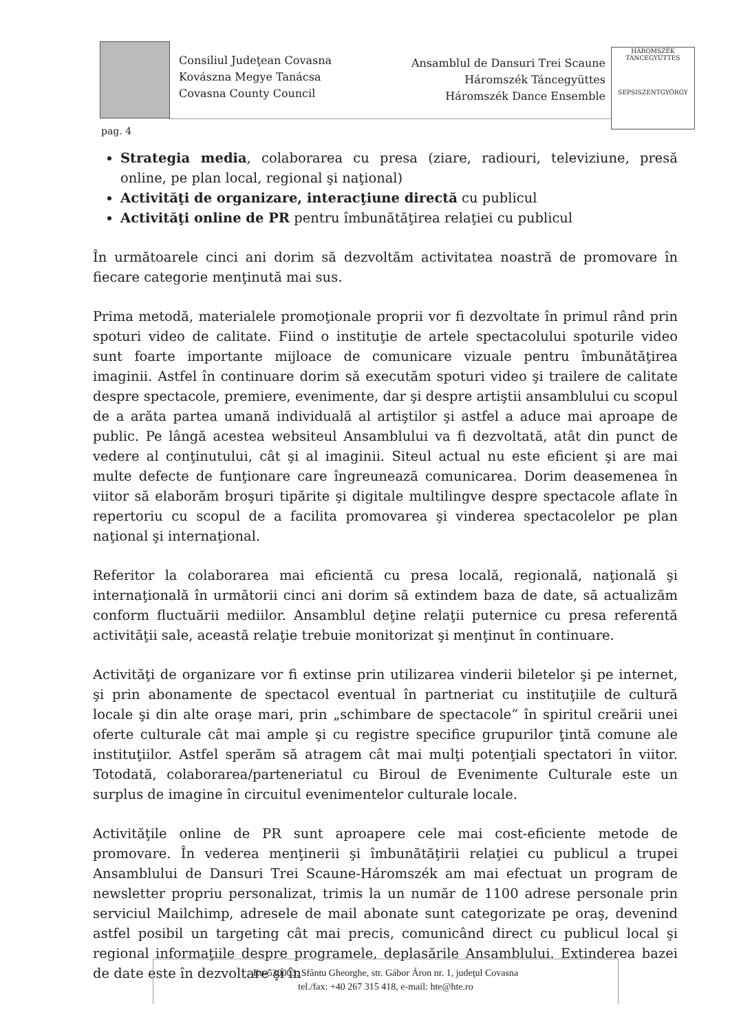Consiliul Judeţean Covasna
Kovászna Megye Tanácsa
Covasna County Council
Ansamblul de Dansuri Trei Scaune
Háromszék Táncegyüttes
Háromszék Dance Ensemble
HÁROMSZÉK TÁNCEGYÜTTES
SEPSISZENTGYÖRGY
pag. 4
Strategia media, colaborarea cu presa (ziare, radiouri, televiziune, presă online, pe plan local, regional şi naţional)
Activităţi de organizare, interacţiune directă cu publicul
Activităţi online de PR pentru îmbunătăţirea relaţiei cu publicul
În următoarele cinci ani dorim să dezvoltăm activitatea noastră de promovare în fiecare categorie menţinută mai sus.
Prima metodă, materialele promoţionale proprii vor fi dezvoltate în primul rând prin spoturi video de calitate. Fiind o instituţie de artele spectacolului spoturile video sunt foarte importante mijloace de comunicare vizuale pentru îmbunătăţirea imaginii. Astfel în continuare dorim să executăm spoturi video şi trailere de calitate despre spectacole, premiere, evenimente, dar şi despre artiştii ansamblului cu scopul de a arăta partea umană individuală al artiştilor şi astfel a aduce mai aproape de public. Pe lângă acestea websiteul Ansamblului va fi dezvoltată, atât din punct de vedere al conţinutului, cât şi al imaginii. Siteul actual nu este eficient şi are mai multe defecte de funţionare care îngreunează comunicarea. Dorim deasemenea în viitor să elaborăm broşuri tipărite şi digitale multilingve despre spectacole aflate în repertoriu cu scopul de a facilita promovarea şi vinderea spectacolelor pe plan naţional şi internaţional.
Referitor la colaborarea mai eficientă cu presa locală, regională, naţională şi internaţională în următorii cinci ani dorim să extindem baza de date, să actualizăm conform fluctuării mediilor. Ansamblul deţine relaţii puternice cu presa referentă activităţii sale, această relaţie trebuie monitorizat şi menţinut în continuare.
Activităţi de organizare vor fi extinse prin utilizarea vinderii biletelor şi pe internet, şi prin abonamente de spectacol eventual în partneriat cu instituţiile de cultură locale şi din alte oraşe mari, prin „schimbare de spectacole” în spiritul creării unei oferte culturale cât mai ample şi cu registre specifice grupurilor ţintă comune ale instituţiilor. Astfel sperăm să atragem cât mai mulţi potenţiali spectatori în viitor. Totodată, colaborarea/parteneriatul cu Biroul de Evenimente Culturale este un surplus de imagine în circuitul evenimentelor culturale locale.
Activităţile online de PR sunt aproapere cele mai cost-eficiente metode de promovare. În vederea menţinerii şi îmbunătăţirii relaţiei cu publicul a trupei Ansamblului de Dansuri Trei Scaune-Háromszék am mai efectuat un program de newsletter propriu personalizat, trimis la un număr de 1100 adrese personale prin serviciul Mailchimp, adresele de mail abonate sunt categorizate pe oraş, devenind astfel posibil un targeting cât mai precis, comunicând direct cu publicul local şi regional informaţiile despre programele, deplasările Ansamblului. Extinderea bazei de date este în dezvoltare şi în
Ro-520003, Sfântu Gheorghe, str. Gábor Áron nr. 1, judeţul Covasna
tel./fax: +40 267 315 418, e-mail: hte@hte.ro